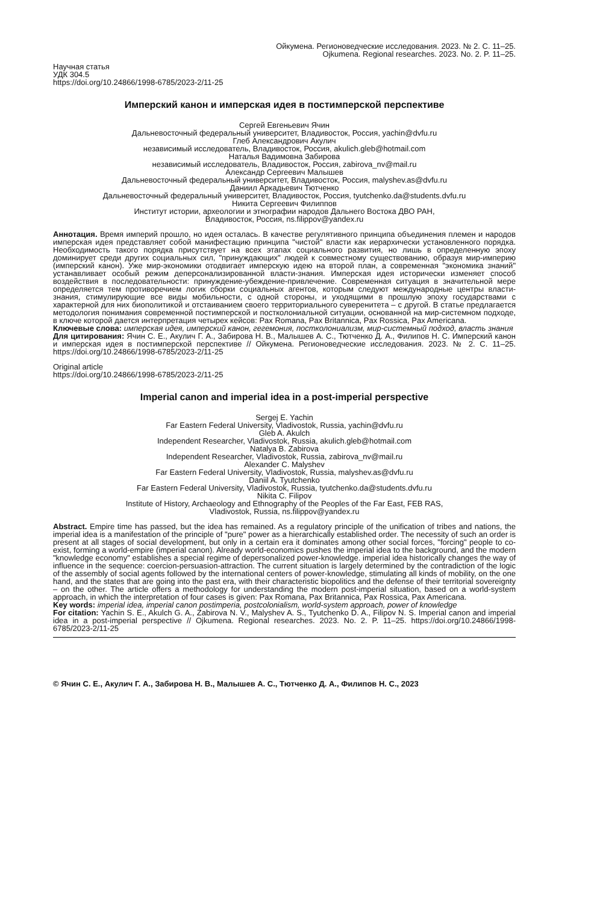Ойкумена. Регионоведческие исследования. 2023. № 2. С. 11–25.
Ojkumena. Regional researches. 2023. No. 2. P. 11–25.
Научная статья
УДК 304.5
https://doi.org/10.24866/1998-6785/2023-2/11-25
Имперский канон и имперская идея в постимперской перспективе
Сергей Евгеньевич Ячин
Дальневосточный федеральный университет, Владивосток, Россия, yachin@dvfu.ru
Глеб Александрович Акулич
независимый исследователь, Владивосток, Россия, akulich.gleb@hotmail.com
Наталья Вадимовна Забирова
независимый исследователь, Владивосток, Россия, zabirova_nv@mail.ru
Александр Сергеевич Малышев
Дальневосточный федеральный университет, Владивосток, Россия, malyshev.as@dvfu.ru
Даниил Аркадьевич Тютченко
Дальневосточный федеральный университет, Владивосток, Россия, tyutchenko.da@students.dvfu.ru
Никита Сергеевич Филиппов
Институт истории, археологии и этнографии народов Дальнего Востока ДВО РАН,
Владивосток, Россия, ns.filippov@yandex.ru
Аннотация. Время империй прошло, но идея осталась. В качестве регулятивного принципа объединения племен и народов имперская идея представляет собой манифестацию принципа "чистой" власти как иерархически установленного порядка. Необходимость такого порядка присутствует на всех этапах социального развития, но лишь в определенную эпоху доминирует среди других социальных сил, "принуждающих" людей к совместному существованию, образуя мир-империю (имперский канон). Уже мир-экономики отодвигает имперскую идею на второй план, а современная "экономика знаний" устанавливает особый режим деперсонализированной власти-знания. Имперская идея исторически изменяет способ воздействия в последовательности: принуждение-убеждение-привлечение. Современная ситуация в значительной мере определяется тем противоречием логик сборки социальных агентов, которым следуют международные центры власти-знания, стимулирующие все виды мобильности, с одной стороны, и уходящими в прошлую эпоху государствами с характерной для них биополитикой и отстаиванием своего территориального суверенитета – с другой. В статье предлагается методология понимания современной постимперской и постколониальной ситуации, основанной на мир-системном подходе, в ключе которой дается интерпретация четырех кейсов: Pax Romana, Pax Britannica, Pax Rossica, Pax Americana.
Ключевые слова: имперская идея, имперский канон, гегемония, постколониализм, мир-системный подход, власть знания
Для цитирования: Ячин С. Е., Акулич Г. А., Забирова Н. В., Малышев А. С., Тютченко Д. А., Филипов Н. С. Имперский канон и имперская идея в постимперской перспективе // Ойкумена. Регионоведческие исследования. 2023. № 2. С. 11–25. https://doi.org/10.24866/1998-6785/2023-2/11-25
Original article
https://doi.org/10.24866/1998-6785/2023-2/11-25
Imperial canon and imperial idea in a post-imperial perspective
Sergej E. Yachin
Far Eastern Federal University, Vladivostok, Russia, yachin@dvfu.ru
Gleb A. Akulch
Independent Researcher, Vladivostok, Russia, akulich.gleb@hotmail.com
Natalya B. Zabirova
Independent Researcher, Vladivostok, Russia, zabirova_nv@mail.ru
Alexander C. Malyshev
Far Eastern Federal University, Vladivostok, Russia, malyshev.as@dvfu.ru
Daniil A. Tyutchenko
Far Eastern Federal University, Vladivostok, Russia, tyutchenko.da@students.dvfu.ru
Nikita C. Filipov
Institute of History, Archaeology and Ethnography of the Peoples of the Far East, FEB RAS,
Vladivostok, Russia, ns.filippov@yandex.ru
Abstract. Empire time has passed, but the idea has remained. As a regulatory principle of the unification of tribes and nations, the imperial idea is a manifestation of the principle of "pure" power as a hierarchically established order. The necessity of such an order is present at all stages of social development, but only in a certain era it dominates among other social forces, "forcing" people to co-exist, forming a world-empire (imperial canon). Already world-economics pushes the imperial idea to the background, and the modern "knowledge economy" establishes a special regime of depersonalized power-knowledge. imperial idea historically changes the way of influence in the sequence: coercion-persuasion-attraction. The current situation is largely determined by the contradiction of the logic of the assembly of social agents followed by the international centers of power-knowledge, stimulating all kinds of mobility, on the one hand, and the states that are going into the past era, with their characteristic biopolitics and the defense of their territorial sovereignty – on the other. The article offers a methodology for understanding the modern post-imperial situation, based on a world-system approach, in which the interpretation of four cases is given: Pax Romana, Pax Britannica, Pax Rossica, Pax Americana.
Key words: imperial idea, imperial canon postimperia, postcolonialism, world-system approach, power of knowledge
For citation: Yachin S. E., Akulch G. A., Zabirova N. V., Malyshev A. S., Tyutchenko D. A., Filipov N. S. Imperial canon and imperial idea in a post-imperial perspective // Ojkumena. Regional researches. 2023. No. 2. P. 11–25. https://doi.org/10.24866/1998-6785/2023-2/11-25
© Ячин С. Е., Акулич Г. А., Забирова Н. В., Малышев А. С., Тютченко Д. А., Филипов Н. С., 2023